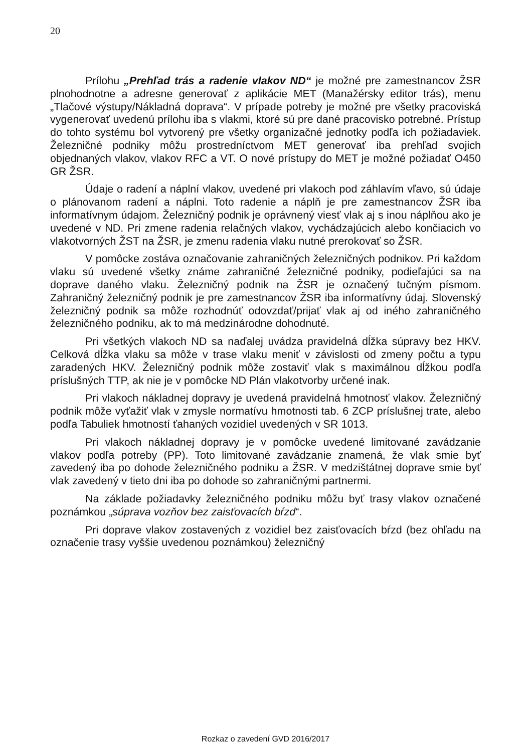20
Prílohu „Prehľad trás a radenie vlakov ND“ je možné pre zamestnancov ŽSR plnohodnotne a adresne generovať z aplikácie MET (Manažérsky editor trás), menu „Tlačové výstupy/Nákladná doprava“. V prípade potreby je možné pre všetky pracoviská vygenerovať uvedenú prílohu iba s vlakmi, ktoré sú pre dané pracovisko potrebné. Prístup do tohto systému bol vytvorený pre všetky organizačné jednotky podľa ich požiadaviek. Železničné podniky môžu prostredníctvom MET generovať iba prehľad svojich objednaných vlakov, vlakov RFC a VT. O nové prístupy do MET je možné požiadať O450 GR ŽSR.
Údaje o radení a náplní vlakov, uvedené pri vlakoch pod záhlavím vľavo, sú údaje o plánovanom radení a náplni. Toto radenie a náplň je pre zamestnancov ŽSR iba informatívnym údajom. Železničný podnik je oprávnený viesť vlak aj s inou náplňou ako je uvedené v ND. Pri zmene radenia relačných vlakov, vychádzajúcich alebo končiacich vo vlakotvorných ŽST na ŽSR, je zmenu radenia vlaku nutné prerokovať so ŽSR.
V pomôcke zostáva označovanie zahraničných železničných podnikov. Pri každom vlaku sú uvedené všetky známe zahraničné železničné podniky, podieľajúci sa na doprave daného vlaku. Železničný podnik na ŽSR je označený tučným písmom. Zahraničný železničný podnik je pre zamestnancov ŽSR iba informatívny údaj. Slovenský železničný podnik sa môže rozhodnúť odovzdať/prijať vlak aj od iného zahraničného železničného podniku, ak to má medzinárodne dohodnuté.
Pri všetkých vlakoch ND sa naďalej uvádza pravidelná dĺžka súpravy bez HKV. Celková dĺžka vlaku sa môže v trase vlaku meniť v závislosti od zmeny počtu a typu zaradených HKV. Železničný podnik môže zostaviť vlak s maximálnou dĺžkou podľa príslušných TTP, ak nie je v pomôcke ND Plán vlakotvorby určené inak.
Pri vlakoch nákladnej dopravy je uvedená pravidelná hmotnosť vlakov. Železničný podnik môže vyťažiť vlak v zmysle normatívu hmotnosti tab. 6 ZCP príslušnej trate, alebo podľa Tabuliek hmotností ťahaných vozidiel uvedených v SR 1013.
Pri vlakoch nákladnej dopravy je v pomôcke uvedené limitované zavádzanie vlakov podľa potreby (PP). Toto limitované zavádzanie znamená, že vlak smie byť zavedený iba po dohode železničného podniku a ŽSR. V medzištátnej doprave smie byť vlak zavedený v tieto dni iba po dohode so zahraničnými partnermi.
Na základe požiadavky železničného podniku môžu byť trasy vlakov označené poznámkou „súprava vozňov bez zaisťovacích bŕzd“.
Pri doprave vlakov zostavených z vozidiel bez zaisťovacích bŕzd (bez ohľadu na označenie trasy vyššie uvedenou poznámkou) železničný
Rozkaz o zavedení GVD 2016/2017